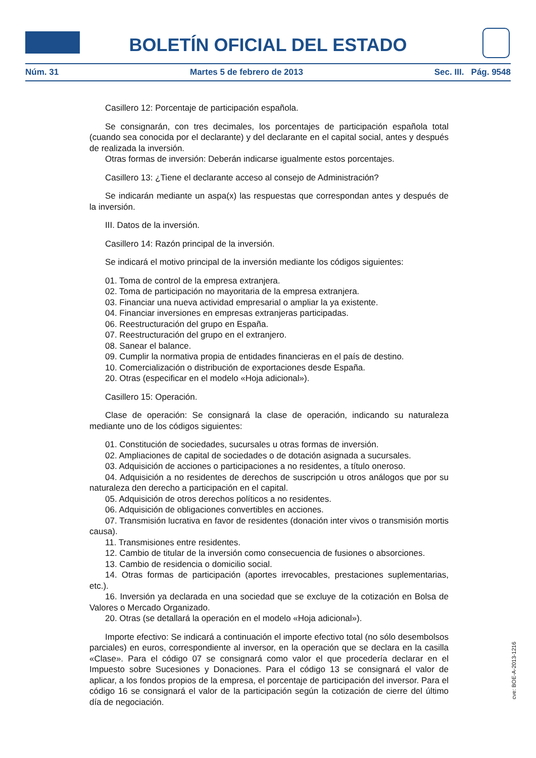BOLETÍN OFICIAL DEL ESTADO
Núm. 31 Martes 5 de febrero de 2013 Sec. III. Pág. 9548
Casillero 12: Porcentaje de participación española.
Se consignarán, con tres decimales, los porcentajes de participación española total (cuando sea conocida por el declarante) y del declarante en el capital social, antes y después de realizada la inversión.
Otras formas de inversión: Deberán indicarse igualmente estos porcentajes.
Casillero 13: ¿Tiene el declarante acceso al consejo de Administración?
Se indicarán mediante un aspa(x) las respuestas que correspondan antes y después de la inversión.
III. Datos de la inversión.
Casillero 14: Razón principal de la inversión.
Se indicará el motivo principal de la inversión mediante los códigos siguientes:
01. Toma de control de la empresa extranjera.
02. Toma de participación no mayoritaria de la empresa extranjera.
03. Financiar una nueva actividad empresarial o ampliar la ya existente.
04. Financiar inversiones en empresas extranjeras participadas.
06. Reestructuración del grupo en España.
07. Reestructuración del grupo en el extranjero.
08. Sanear el balance.
09. Cumplir la normativa propia de entidades financieras en el país de destino.
10. Comercialización o distribución de exportaciones desde España.
20. Otras (especificar en el modelo «Hoja adicional»).
Casillero 15: Operación.
Clase de operación: Se consignará la clase de operación, indicando su naturaleza mediante uno de los códigos siguientes:
01. Constitución de sociedades, sucursales u otras formas de inversión.
02. Ampliaciones de capital de sociedades o de dotación asignada a sucursales.
03. Adquisición de acciones o participaciones a no residentes, a título oneroso.
04. Adquisición a no residentes de derechos de suscripción u otros análogos que por su naturaleza den derecho a participación en el capital.
05. Adquisición de otros derechos políticos a no residentes.
06. Adquisición de obligaciones convertibles en acciones.
07. Transmisión lucrativa en favor de residentes (donación inter vivos o transmisión mortis causa).
11. Transmisiones entre residentes.
12. Cambio de titular de la inversión como consecuencia de fusiones o absorciones.
13. Cambio de residencia o domicilio social.
14. Otras formas de participación (aportes irrevocables, prestaciones suplementarias, etc.).
16. Inversión ya declarada en una sociedad que se excluye de la cotización en Bolsa de Valores o Mercado Organizado.
20. Otras (se detallará la operación en el modelo «Hoja adicional»).
Importe efectivo: Se indicará a continuación el importe efectivo total (no sólo desembolsos parciales) en euros, correspondiente al inversor, en la operación que se declara en la casilla «Clase». Para el código 07 se consignará como valor el que procedería declarar en el Impuesto sobre Sucesiones y Donaciones. Para el código 13 se consignará el valor de aplicar, a los fondos propios de la empresa, el porcentaje de participación del inversor. Para el código 16 se consignará el valor de la participación según la cotización de cierre del último día de negociación.
cve: BOE-A-2013-1216